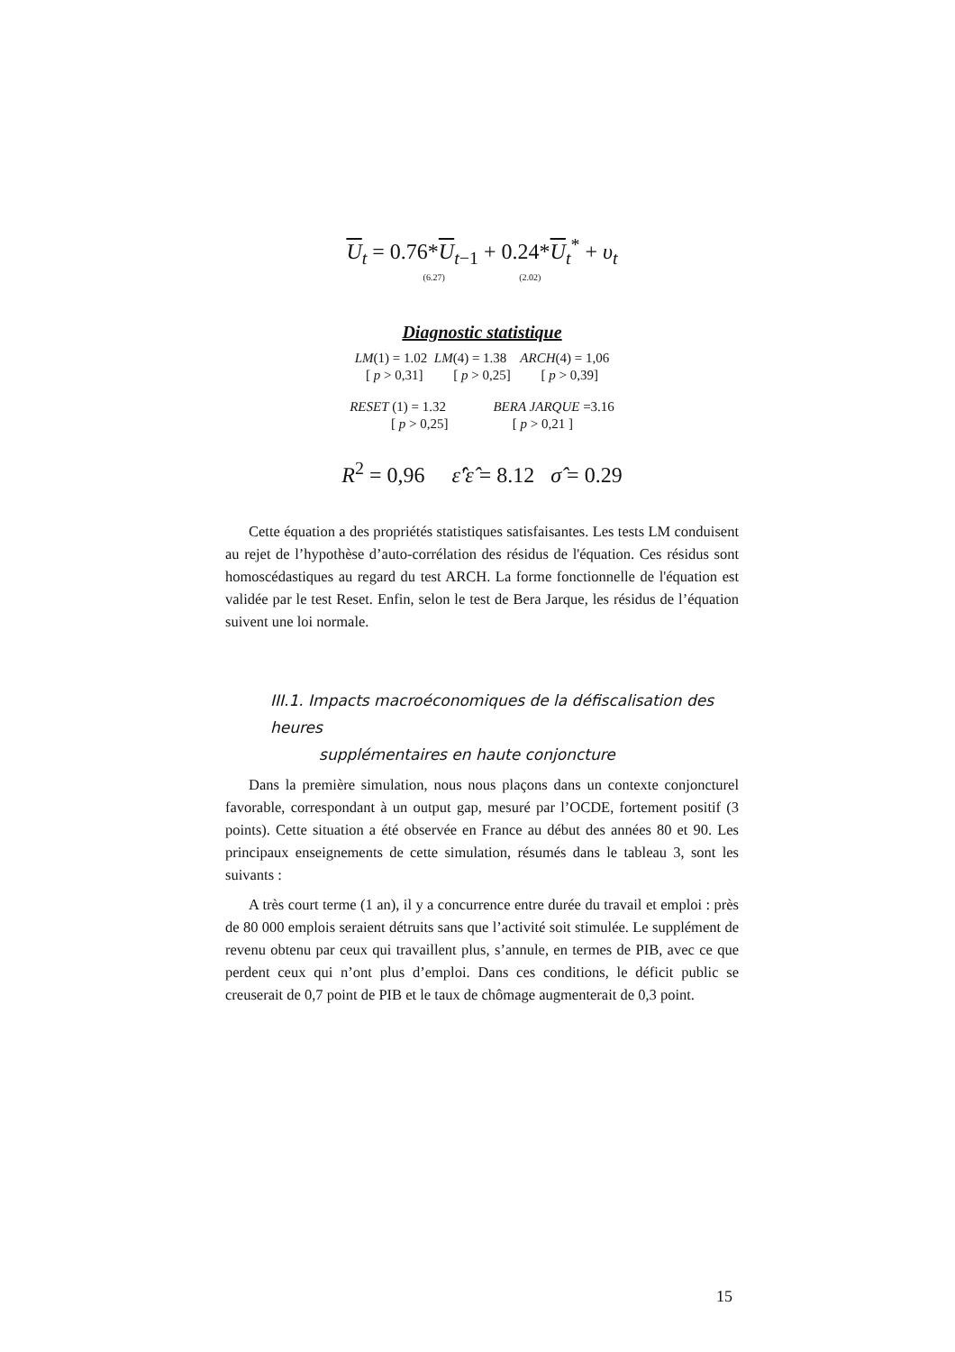U<sub>t</sub> = 0.76*U<sub>t−1</sub> + 0.24*U<sub>t</sub><sup>*</sup> + υ<sub>t</sub>
(6.27) (2.02)
Diagnostic statistique
LM(1) = 1.02 LM(4) = 1.38 ARCH(4) = 1,06
[ p > 0,31] [ p > 0,25] [ p > 0,39]
RESET (1) = 1.32 BERA JARQUE =3.16
[ p > 0,25] [ p > 0,21 ]
R<sup>2</sup> = 0,96 ε̂′ε̂ = 8.12 σ̂ = 0.29
Cette équation a des propriétés statistiques satisfaisantes. Les tests LM conduisent au rejet de l’hypothèse d’auto-corrélation des résidus de l'équation. Ces résidus sont homoscédastiques au regard du test ARCH. La forme fonctionnelle de l'équation est validée par le test Reset. Enfin, selon le test de Bera Jarque, les résidus de l’équation suivent une loi normale.
III.1. Impacts macroéconomiques de la défiscalisation des heures
supplémentaires en haute conjoncture
Dans la première simulation, nous nous plaçons dans un contexte conjoncturel favorable, correspondant à un output gap, mesuré par l’OCDE, fortement positif (3 points). Cette situation a été observée en France au début des années 80 et 90. Les principaux enseignements de cette simulation, résumés dans le tableau 3, sont les suivants :
A très court terme (1 an), il y a concurrence entre durée du travail et emploi : près de 80 000 emplois seraient détruits sans que l’activité soit stimulée. Le supplément de revenu obtenu par ceux qui travaillent plus, s’annule, en termes de PIB, avec ce que perdent ceux qui n’ont plus d’emploi. Dans ces conditions, le déficit public se creuserait de 0,7 point de PIB et le taux de chômage augmenterait de 0,3 point.
15